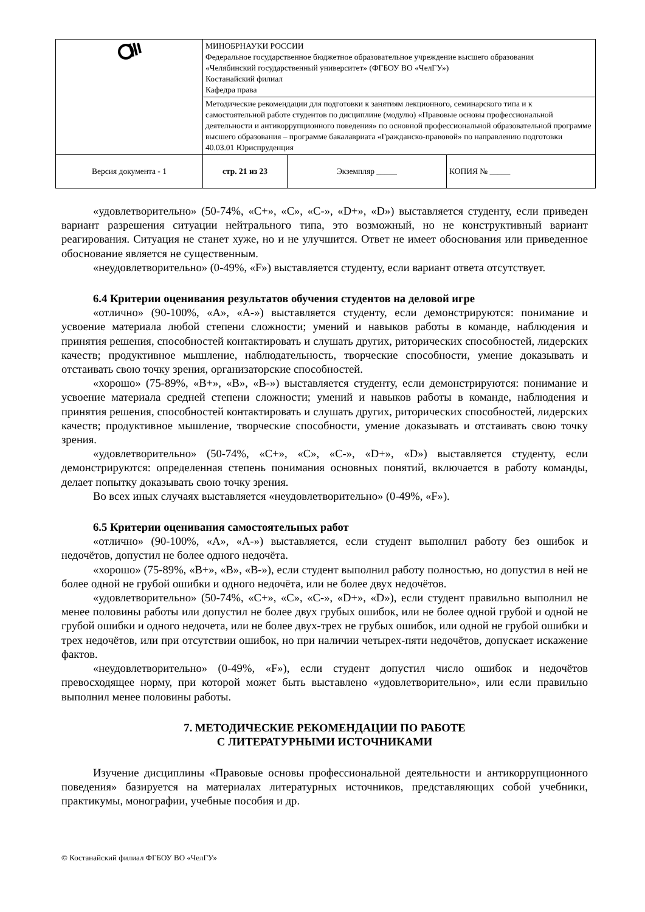| | МИНОБРНАУКИ РОССИИ Федеральное государственное бюджетное образовательное учреждение высшего образования «Челябинский государственный университет» (ФГБОУ ВО «ЧелГУ») Костанайский филиал Кафедра права | | |
| | Методические рекомендации для подготовки к занятиям лекционного, семинарского типа и к самостоятельной работе студентов по дисциплине (модулю) «Правовые основы профессиональной деятельности и антикоррупционного поведения» по основной профессиональной образовательной программе высшего образования – программе бакалавриата «Гражданско-правовой» по направлению подготовки 40.03.01 Юриспруденция | | |
| Версия документа - 1 | стр. 21 из 23 | Экземпляр _____ | КОПИЯ № _____ |
«удовлетворительно» (50-74%, «C+», «C», «C-», «D+», «D») выставляется студенту, если приведен вариант разрешения ситуации нейтрального типа, это возможный, но не конструктивный вариант реагирования. Ситуация не станет хуже, но и не улучшится. Ответ не имеет обоснования или приведенное обоснование является не существенным.
«неудовлетворительно» (0-49%, «F») выставляется студенту, если вариант ответа отсутствует.
6.4 Критерии оценивания результатов обучения студентов на деловой игре
«отлично» (90-100%, «A», «A-») выставляется студенту, если демонстрируются: понимание и усвоение материала любой степени сложности; умений и навыков работы в команде, наблюдения и принятия решения, способностей контактировать и слушать других, риторических способностей, лидерских качеств; продуктивное мышление, наблюдательность, творческие способности, умение доказывать и отстаивать свою точку зрения, организаторские способностей.
«хорошо» (75-89%, «B+», «B», «B-») выставляется студенту, если демонстрируются: понимание и усвоение материала средней степени сложности; умений и навыков работы в команде, наблюдения и принятия решения, способностей контактировать и слушать других, риторических способностей, лидерских качеств; продуктивное мышление, творческие способности, умение доказывать и отстаивать свою точку зрения.
«удовлетворительно» (50-74%, «C+», «C», «C-», «D+», «D») выставляется студенту, если демонстрируются: определенная степень понимания основных понятий, включается в работу команды, делает попытку доказывать свою точку зрения.
Во всех иных случаях выставляется «неудовлетворительно» (0-49%, «F»).
6.5 Критерии оценивания самостоятельных работ
«отлично» (90-100%, «A», «A-») выставляется, если студент выполнил работу без ошибок и недочётов, допустил не более одного недочёта.
«хорошо» (75-89%, «B+», «B», «B-»), если студент выполнил работу полностью, но допустил в ней не более одной не грубой ошибки и одного недочёта, или не более двух недочётов.
«удовлетворительно» (50-74%, «C+», «C», «C-», «D+», «D»), если студент правильно выполнил не менее половины работы или допустил не более двух грубых ошибок, или не более одной грубой и одной не грубой ошибки и одного недочета, или не более двух-трех не грубых ошибок, или одной не грубой ошибки и трех недочётов, или при отсутствии ошибок, но при наличии четырех-пяти недочётов, допускает искажение фактов.
«неудовлетворительно» (0-49%, «F»), если студент допустил число ошибок и недочётов превосходящее норму, при которой может быть выставлено «удовлетворительно», или если правильно выполнил менее половины работы.
7. МЕТОДИЧЕСКИЕ РЕКОМЕНДАЦИИ ПО РАБОТЕ
С ЛИТЕРАТУРНЫМИ ИСТОЧНИКАМИ
Изучение дисциплины «Правовые основы профессиональной деятельности и антикоррупционного поведения» базируется на материалах литературных источников, представляющих собой учебники, практикумы, монографии, учебные пособия и др.
© Костанайский филиал ФГБОУ ВО «ЧелГУ»